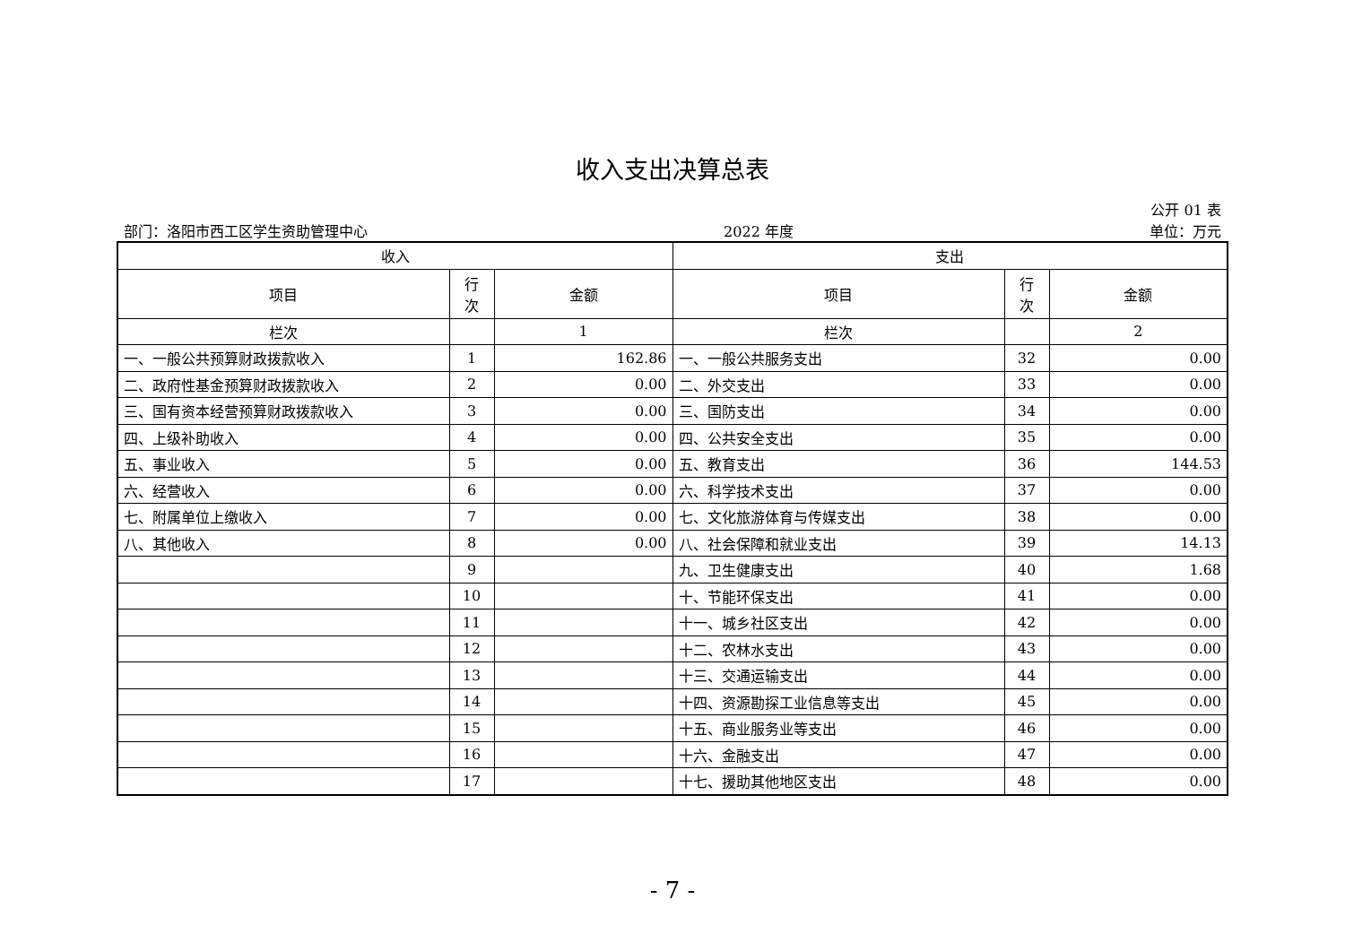收入支出决算总表
公开 01 表
部门：洛阳市西工区学生资助管理中心 2022 年度 单位：万元
| 收入 | | | 支出 | | |
| --- | --- | --- | --- | --- | --- |
| 项目 | 行 次 | 金额 | 项目 | 行 次 | 金额 |
| 栏次 | | 1 | 栏次 | | 2 |
| 一、一般公共预算财政拨款收入 | 1 | 162.86 | 一、一般公共服务支出 | 32 | 0.00 |
| 二、政府性基金预算财政拨款收入 | 2 | 0.00 | 二、外交支出 | 33 | 0.00 |
| 三、国有资本经营预算财政拨款收入 | 3 | 0.00 | 三、国防支出 | 34 | 0.00 |
| 四、上级补助收入 | 4 | 0.00 | 四、公共安全支出 | 35 | 0.00 |
| 五、事业收入 | 5 | 0.00 | 五、教育支出 | 36 | 144.53 |
| 六、经营收入 | 6 | 0.00 | 六、科学技术支出 | 37 | 0.00 |
| 七、附属单位上缴收入 | 7 | 0.00 | 七、文化旅游体育与传媒支出 | 38 | 0.00 |
| 八、其他收入 | 8 | 0.00 | 八、社会保障和就业支出 | 39 | 14.13 |
| | 9 | | 九、卫生健康支出 | 40 | 1.68 |
| | 10 | | 十、节能环保支出 | 41 | 0.00 |
| | 11 | | 十一、城乡社区支出 | 42 | 0.00 |
| | 12 | | 十二、农林水支出 | 43 | 0.00 |
| | 13 | | 十三、交通运输支出 | 44 | 0.00 |
| | 14 | | 十四、资源勘探工业信息等支出 | 45 | 0.00 |
| | 15 | | 十五、商业服务业等支出 | 46 | 0.00 |
| | 16 | | 十六、金融支出 | 47 | 0.00 |
| | 17 | | 十七、援助其他地区支出 | 48 | 0.00 |
- 7 -